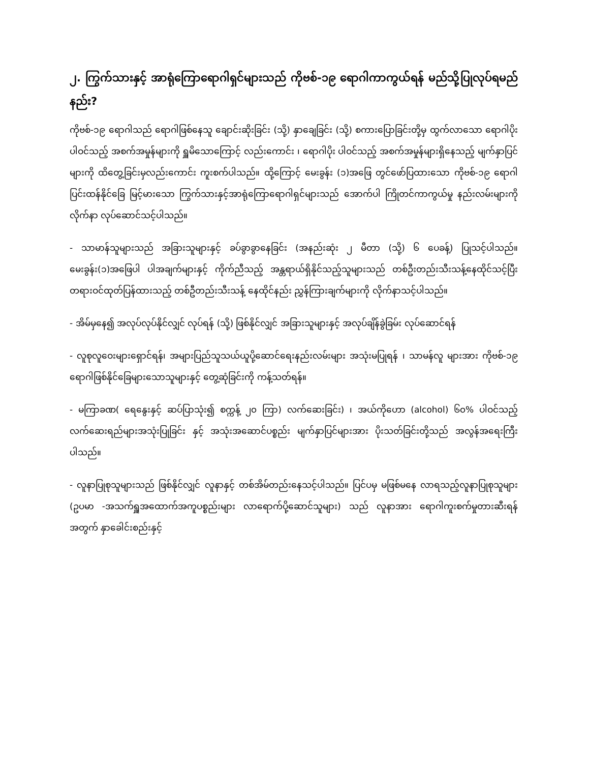၂. ကြွက်သားနှင့် အာရုံကြောရောဂါရှင်များသည် ကိုဗစ်-၁၉ ရောဂါကာကွယ်ရန် မည်သို့ပြုလုပ်ရမည်နည်း?
ကိုဗစ်-၁၉ ရောဂါသည် ရောဂါဖြစ်နေသူ ချောင်းဆိုးခြင်း (သို့) နှာချေခြင်း (သို့) စကားပြောခြင်းတို့မှ ထွက်လာသော ရောဂါပိုးပါဝင်သည့် အစက်အမှုန်များကို ရှူမိသောကြောင့် လည်းကောင်း ၊ ရောဂါပိုး ပါဝင်သည့် အစက်အမှုန်များရှိနေသည့် မျက်နှာပြင်များကို ထိတွေ့ခြင်းမှလည်းကောင်း ကူးစက်ပါသည်။ ထို့ကြောင့် မေးခွန်း (၁)အဖြေ တွင်ဖော်ပြထားသော ကိုဗစ်-၁၉ ရောဂါပြင်းထန်နိုင်ခြေ မြင့်မားသော ကြွက်သားနှင့်အာရုံကြောရောဂါရှင်များသည် အောက်ပါ ကြိုတင်ကာကွယ်မှု နည်းလမ်းများကို လိုက်နာ လုပ်ဆောင်သင့်ပါသည်။
- သာမာန်သူများသည် အခြားသူများနှင့် ခပ်ခွာခွာနေခြင်း (အနည်းဆုံး ၂ မီတာ (သို့) ၆ ပေခန့်) ပြုသင့်ပါသည်။ မေးခွန်း(၁)အဖြေပါ ပါအချက်များနှင့် ကိုက်ညီသည့် အန္တရာယ်ရှိနိုင်သည့်သူများသည် တစ်ဦးတည်းသီးသန့်နေထိုင်သင့်ပြီး တရားဝင်ထုတ်ပြန်ထားသည့် တစ်ဦတည်းသီးသန့် နေထိုင်နည်း ညွှန်ကြားချက်များကို လိုက်နာသင့်ပါသည်။
- အိမ်မှနေ၍ အလုပ်လုပ်နိုင်လျှင် လုပ်ရန် (သို့) ဖြစ်နိုင်လျှင် အခြားသူများနှင့် အလုပ်ချိန်ခွဲခြမ်း လုပ်ဆောင်ရန်
- လူစုလူဝေးများရှောင်ရန်၊ အများပြည်သူသယ်ယူပို့ဆောင်ရေးနည်းလမ်းများ အသုံးမပြုရန် ၊ သာမန်လူ များအား ကိုဗစ်-၁၉ ရောဂါဖြစ်နိုင်ခြေများသောသူများနှင့် တွေ့ဆုံခြင်းကို ကန့်သတ်ရန်။
- မကြာခဏ( ရေနွေးနှင့် ဆပ်ပြာသုံး၍ စက္ကန့် ၂၀ ကြာ) လက်ဆေးခြင်း) ၊ အယ်ကိုဟော (alcohol) ၆၀% ပါဝင်သည့် လက်ဆေးရည်များအသုံးပြုခြင်း နှင့် အသုံးအဆောင်ပစ္စည်း မျက်နှာပြင်များအား ပိုးသတ်ခြင်းတို့သည် အလွန်အရေးကြီးပါသည်။
- လူနာပြုစုသူများသည် ဖြစ်နိုင်လျှင် လူနာနှင့် တစ်အိမ်တည်းနေသင့်ပါသည်။ ပြင်ပမှ မဖြစ်မနေ လာရသည့်လူနာပြုစုသူများ (ဥပမာ -အသက်ရှူအထောက်အကူပစ္စည်းများ လာရောက်ပို့ဆောင်သူများ) သည် လူနာအား ရောဂါကူးစက်မှုတားဆီးရန်အတွက် နှာခေါင်းစည်းနှင့်